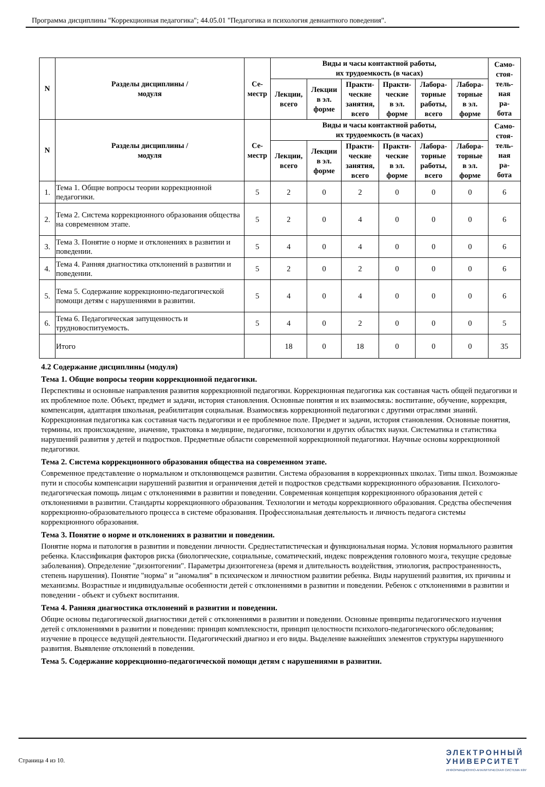Программа дисциплины "Коррекционная педагогика"; 44.05.01 "Педагогика и психология девиантного поведения".
| N | Разделы дисциплины / модуля | Се- местр | Виды и часы контактной работы, их трудоемкость (в часах) | | | | | | Само- стоя- тель- ная ра- бота |
| --- | --- | --- | --- | --- | --- | --- | --- | --- | --- |
| | | | Лекции, всего | Лекции в эл. форме | Практи- ческие занятия, всего | Практи- ческие в эл. форме | Лабора- торные работы, всего | Лабора- торные в эл. форме | |
| N | Разделы дисциплины / модуля | Се- местр | Виды и часы контактной работы, их трудоемкость (в часах) | | | | | | Само- стоя- тель- ная ра- бота |
| | | | Лекции, всего | Лекции в эл. форме | Практи- ческие занятия, всего | Практи- ческие в эл. форме | Лабора- торные работы, всего | Лабора- торные в эл. форме | |
| 1. | Тема 1. Общие вопросы теории коррекционной педагогики. | 5 | 2 | 0 | 2 | 0 | 0 | 0 | 6 |
| 2. | Тема 2. Система коррекционного образования общества на современном этапе. | 5 | 2 | 0 | 4 | 0 | 0 | 0 | 6 |
| 3. | Тема 3. Понятие о норме и отклонениях в развитии и поведении. | 5 | 4 | 0 | 4 | 0 | 0 | 0 | 6 |
| 4. | Тема 4. Ранняя диагностика отклонений в развитии и поведении. | 5 | 2 | 0 | 2 | 0 | 0 | 0 | 6 |
| 5. | Тема 5. Содержание коррекционно-педагогической помощи детям с нарушениями в развитии. | 5 | 4 | 0 | 4 | 0 | 0 | 0 | 6 |
| 6. | Тема 6. Педагогическая запущенность и трудновоспитуемость. | 5 | 4 | 0 | 2 | 0 | 0 | 0 | 5 |
| | Итого | | 18 | 0 | 18 | 0 | 0 | 0 | 35 |
4.2 Содержание дисциплины (модуля)
Тема 1. Общие вопросы теории коррекционной педагогики.
Перспективы и основные направления развития коррекционной педагогики. Коррекционная педагогика как составная часть общей педагогики и их проблемное поле. Объект, предмет и задачи, история становления. Основные понятия и их взаимосвязь: воспитание, обучение, коррекция, компенсация, адаптация школьная, реабилитация социальная. Взаимосвязь коррекционной педагогики с другими отраслями знаний. Коррекционная педагогика как составная часть педагогики и ее проблемное поле. Предмет и задачи, история становления. Основные понятия, термины, их происхождение, значение, трактовка в медицине, педагогике, психологии и других областях науки. Систематика и статистика нарушений развития у детей и подростков. Предметные области современной коррекционной педагогики. Научные основы коррекционной педагогики.
Тема 2. Система коррекционного образования общества на современном этапе.
Современное представление о нормальном и отклоняющемся развитии. Система образования в коррекционных школах. Типы школ. Возможные пути и способы компенсации нарушений развития и ограничения детей и подростков средствами коррекционного образования. Психолого-педагогическая помощь лицам с отклонениями в развитии и поведении. Современная концепция коррекционного образования детей с отклонениями в развитии. Стандарты коррекционного образования. Технологии и методы коррекционного образования. Средства обеспечения коррекционно-образовательного процесса в системе образования. Профессиональная деятельность и личность педагога системы коррекционного образования.
Тема 3. Понятие о норме и отклонениях в развитии и поведении.
Понятие норма и патология в развитии и поведении личности. Среднестатистическая и функциональная норма. Условия нормального развития ребенка. Классификация факторов риска (биологические, социальные, соматический, индекс повреждения головного мозга, текущие средовые заболевания). Определение "дизонтогении". Параметры дизонтогенеза (время и длительность воздействия, этиология, распространенность, степень нарушения). Понятие "норма" и "аномалия" в психическом и личностном развитии ребенка. Виды нарушений развития, их причины и механизмы. Возрастные и индивидуальные особенности детей с отклонениями в развитии и поведении. Ребенок с отклонениями в развитии и поведении - объект и субъект воспитания.
Тема 4. Ранняя диагностика отклонений в развитии и поведении.
Общие основы педагогической диагностики детей с отклонениями в развитии и поведении. Основные принципы педагогического изучения детей с отклонениями в развитии и поведении: принцип комплексности, принцип целостности психолого-педагогического обследования; изучение в процессе ведущей деятельности. Педагогический диагноз и его виды. Выделение важнейших элементов структуры нарушенного развития. Выявление отклонений в поведении.
Тема 5. Содержание коррекционно-педагогической помощи детям с нарушениями в развитии.
Страница 4 из 10.
ЭЛЕКТРОННЫЙ
УНИВЕРСИТЕТ
ИНФОРМАЦИОННО-АНАЛИТИЧЕСКАЯ СИСТЕМА КФУ